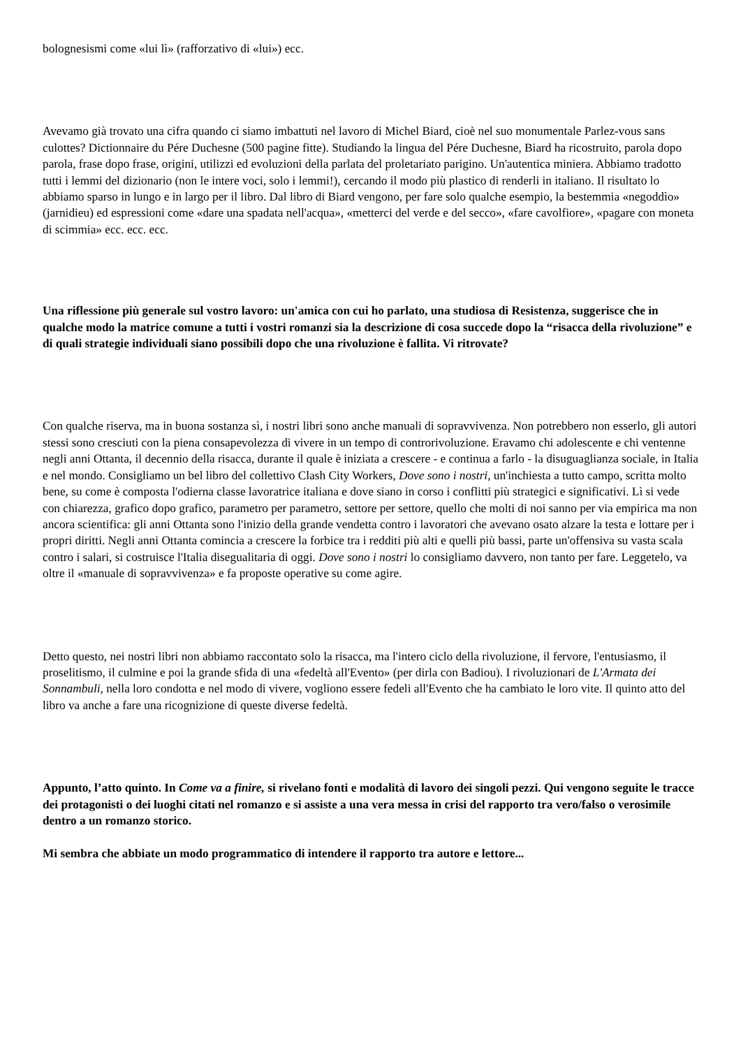bolognesismi come «lui lì» (rafforzativo di «lui») ecc.
Avevamo già trovato una cifra quando ci siamo imbattuti nel lavoro di Michel Biard, cioè nel suo monumentale Parlez-vous sans culottes? Dictionnaire du Pére Duchesne (500 pagine fitte). Studiando la lingua del Pére Duchesne, Biard ha ricostruito, parola dopo parola, frase dopo frase, origini, utilizzi ed evoluzioni della parlata del proletariato parigino. Un'autentica miniera. Abbiamo tradotto tutti i lemmi del dizionario (non le intere voci, solo i lemmi!), cercando il modo più plastico di renderli in italiano. Il risultato lo abbiamo sparso in lungo e in largo per il libro. Dal libro di Biard vengono, per fare solo qualche esempio, la bestemmia «negoddìo» (jarnidieu) ed espressioni come «dare una spadata nell'acqua», «metterci del verde e del secco», «fare cavolfiore», «pagare con moneta di scimmia» ecc. ecc. ecc.
Una riflessione più generale sul vostro lavoro: un'amica con cui ho parlato, una studiosa di Resistenza, suggerisce che in qualche modo la matrice comune a tutti i vostri romanzi sia la descrizione di cosa succede dopo la “risacca della rivoluzione” e di quali strategie individuali siano possibili dopo che una rivoluzione è fallita. Vi ritrovate?
Con qualche riserva, ma in buona sostanza sì, i nostri libri sono anche manuali di sopravvivenza. Non potrebbero non esserlo, gli autori stessi sono cresciuti con la piena consapevolezza di vivere in un tempo di controrivoluzione. Eravamo chi adolescente e chi ventenne negli anni Ottanta, il decennio della risacca, durante il quale è iniziata a crescere - e continua a farlo - la disuguaglianza sociale, in Italia e nel mondo. Consigliamo un bel libro del collettivo Clash City Workers, Dove sono i nostri, un'inchiesta a tutto campo, scritta molto bene, su come è composta l'odierna classe lavoratrice italiana e dove siano in corso i conflitti più strategici e significativi. Lì si vede con chiarezza, grafico dopo grafico, parametro per parametro, settore per settore, quello che molti di noi sanno per via empirica ma non ancora scientifica: gli anni Ottanta sono l'inizio della grande vendetta contro i lavoratori che avevano osato alzare la testa e lottare per i propri diritti. Negli anni Ottanta comincia a crescere la forbice tra i redditi più alti e quelli più bassi, parte un'offensiva su vasta scala contro i salari, si costruisce l'Italia disegualitaria di oggi. Dove sono i nostri lo consigliamo davvero, non tanto per fare. Leggetelo, va oltre il «manuale di sopravvivenza» e fa proposte operative su come agire.
Detto questo, nei nostri libri non abbiamo raccontato solo la risacca, ma l'intero ciclo della rivoluzione, il fervore, l'entusiasmo, il proselitismo, il culmine e poi la grande sfida di una «fedeltà all'Evento» (per dirla con Badiou). I rivoluzionari de L'Armata dei Sonnambuli, nella loro condotta e nel modo di vivere, vogliono essere fedeli all'Evento che ha cambiato le loro vite. Il quinto atto del libro va anche a fare una ricognizione di queste diverse fedeltà.
Appunto, l’atto quinto. In Come va a finire, si rivelano fonti e modalità di lavoro dei singoli pezzi. Qui vengono seguite le tracce dei protagonisti o dei luoghi citati nel romanzo e si assiste a una vera messa in crisi del rapporto tra vero/falso o verosimile dentro a un romanzo storico.
Mi sembra che abbiate un modo programmatico di intendere il rapporto tra autore e lettore...